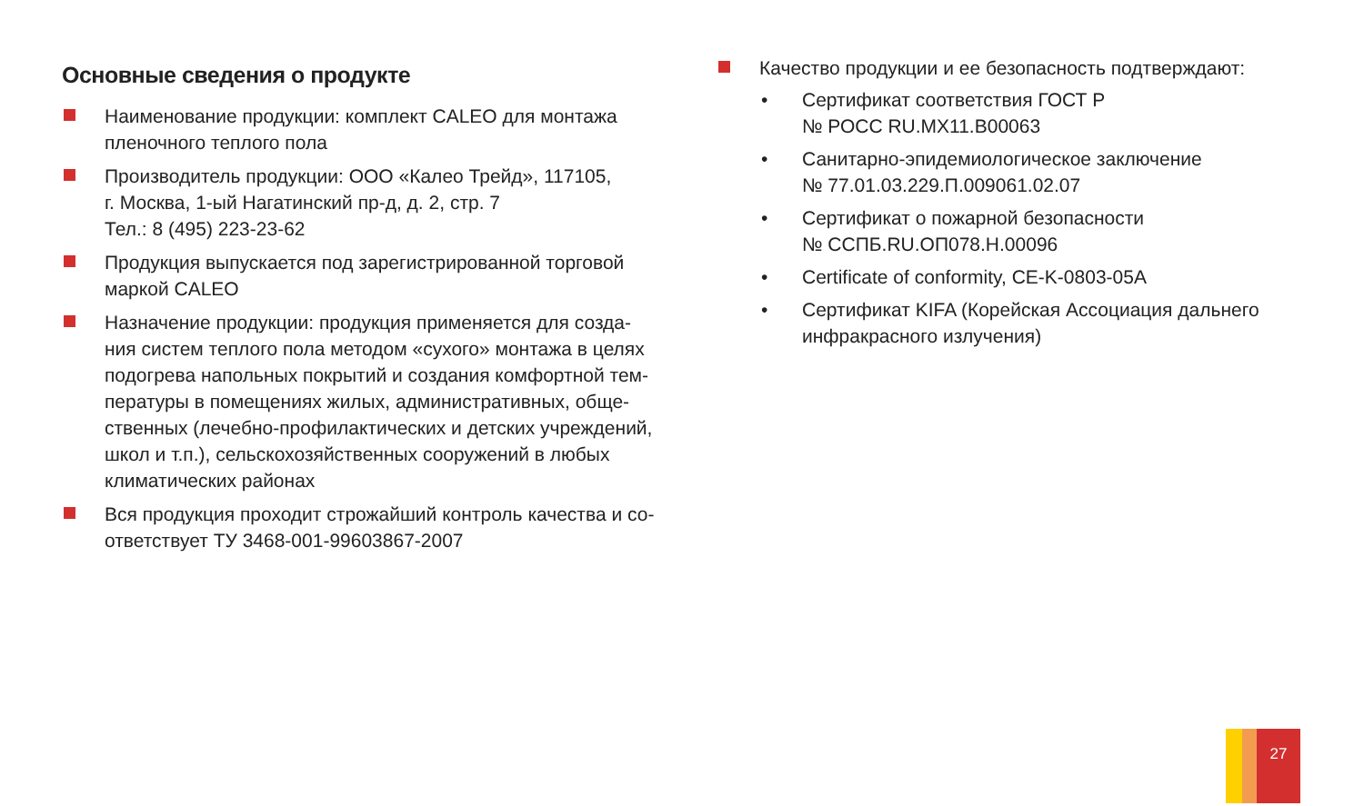Основные сведения о продукте
Наименование продукции: комплект CALEO для монтажа пленочного теплого пола
Производитель продукции: ООО «Калео Трейд», 117105,
г. Москва, 1-ый Нагатинский пр-д, д. 2, стр. 7
Тел.: 8 (495) 223-23-62
Продукция выпускается под зарегистрированной торговой маркой CALEO
Назначение продукции: продукция применяется для созда-ния систем теплого пола методом «сухого» монтажа в целях подогрева напольных покрытий и создания комфортной тем-пературы в помещениях жилых, административных, обще-ственных (лечебно-профилактических и детских учреждений, школ и т.п.), сельскохозяйственных сооружений в любых климатических районах
Вся продукция проходит строжайший контроль качества и со-ответствует ТУ 3468-001-99603867-2007
Качество продукции и ее безопасность подтверждают:
• Сертификат соответствия ГОСТ Р
№ РОСС RU.МХ11.В00063
• Санитарно-эпидемиологическое заключение
№ 77.01.03.229.П.009061.02.07
• Сертификат о пожарной безопасности
№ ССПБ.RU.ОП078.Н.00096
• Certificate of conformity, CE-K-0803-05A
• Сертификат KIFA (Корейская Ассоциация дальнего инфракрасного излучения)
27